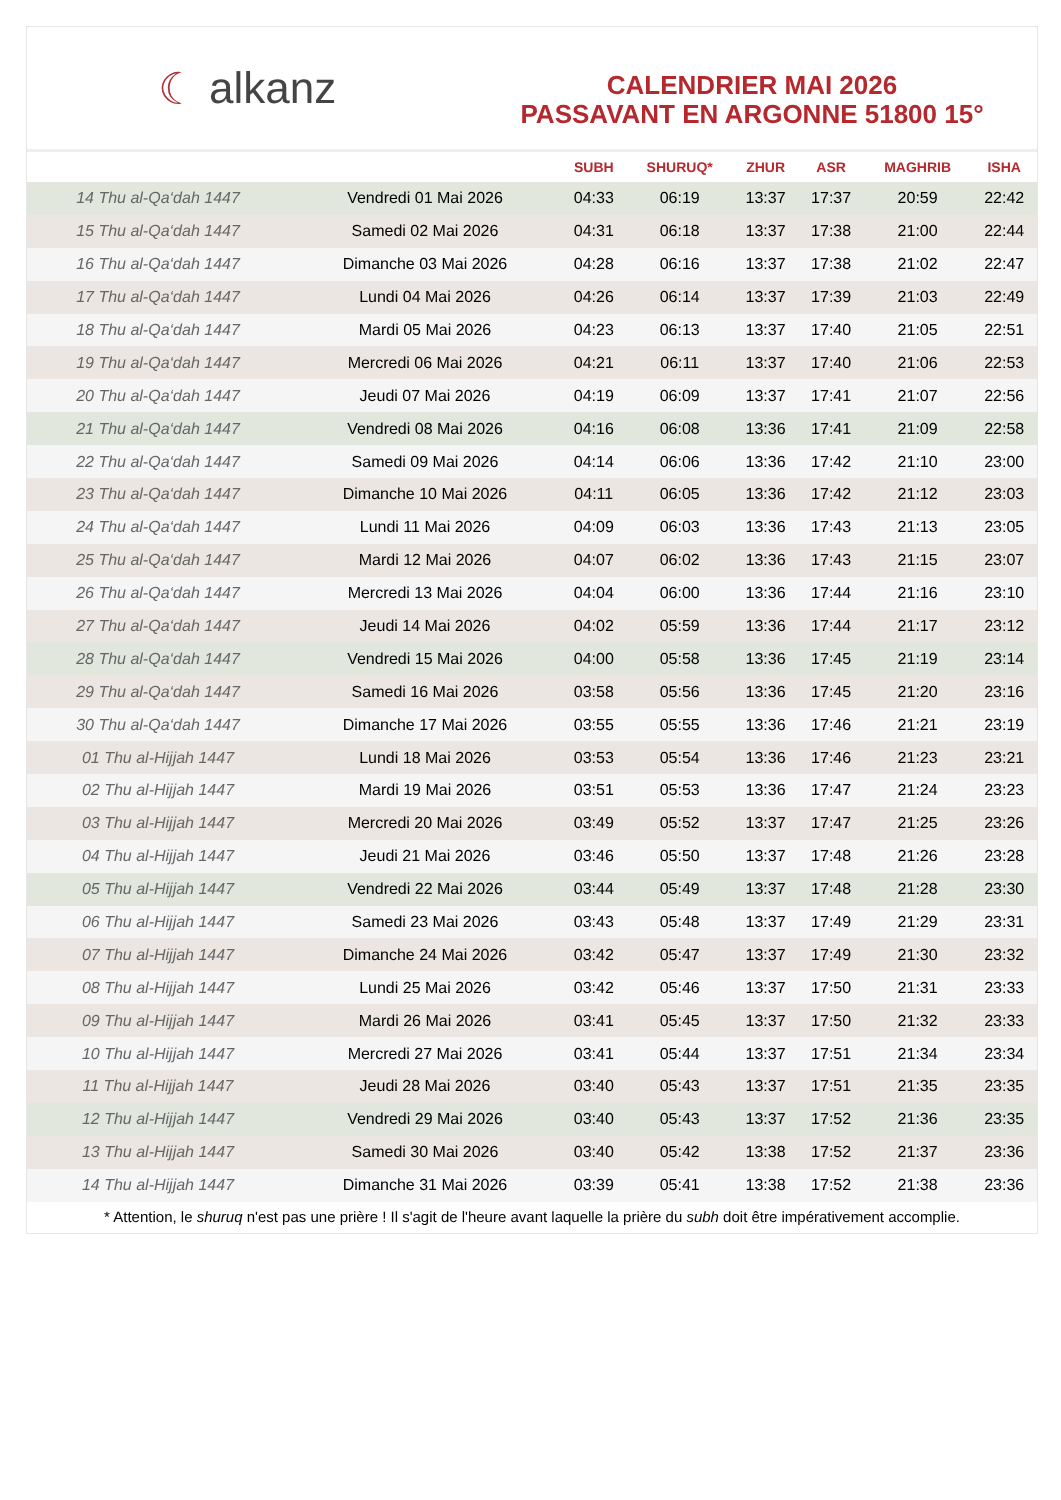☾ alkanz
CALENDRIER MAI 2026
PASSAVANT EN ARGONNE 51800 15°
| | | SUBH | SHURUQ* | ZHUR | ASR | MAGHRIB | ISHA |
| --- | --- | --- | --- | --- | --- | --- | --- |
| 14 Thu al-Qa‘dah 1447 | Vendredi 01 Mai 2026 | 04:33 | 06:19 | 13:37 | 17:37 | 20:59 | 22:42 |
| 15 Thu al-Qa‘dah 1447 | Samedi 02 Mai 2026 | 04:31 | 06:18 | 13:37 | 17:38 | 21:00 | 22:44 |
| 16 Thu al-Qa‘dah 1447 | Dimanche 03 Mai 2026 | 04:28 | 06:16 | 13:37 | 17:38 | 21:02 | 22:47 |
| 17 Thu al-Qa‘dah 1447 | Lundi 04 Mai 2026 | 04:26 | 06:14 | 13:37 | 17:39 | 21:03 | 22:49 |
| 18 Thu al-Qa‘dah 1447 | Mardi 05 Mai 2026 | 04:23 | 06:13 | 13:37 | 17:40 | 21:05 | 22:51 |
| 19 Thu al-Qa‘dah 1447 | Mercredi 06 Mai 2026 | 04:21 | 06:11 | 13:37 | 17:40 | 21:06 | 22:53 |
| 20 Thu al-Qa‘dah 1447 | Jeudi 07 Mai 2026 | 04:19 | 06:09 | 13:37 | 17:41 | 21:07 | 22:56 |
| 21 Thu al-Qa‘dah 1447 | Vendredi 08 Mai 2026 | 04:16 | 06:08 | 13:36 | 17:41 | 21:09 | 22:58 |
| 22 Thu al-Qa‘dah 1447 | Samedi 09 Mai 2026 | 04:14 | 06:06 | 13:36 | 17:42 | 21:10 | 23:00 |
| 23 Thu al-Qa‘dah 1447 | Dimanche 10 Mai 2026 | 04:11 | 06:05 | 13:36 | 17:42 | 21:12 | 23:03 |
| 24 Thu al-Qa‘dah 1447 | Lundi 11 Mai 2026 | 04:09 | 06:03 | 13:36 | 17:43 | 21:13 | 23:05 |
| 25 Thu al-Qa‘dah 1447 | Mardi 12 Mai 2026 | 04:07 | 06:02 | 13:36 | 17:43 | 21:15 | 23:07 |
| 26 Thu al-Qa‘dah 1447 | Mercredi 13 Mai 2026 | 04:04 | 06:00 | 13:36 | 17:44 | 21:16 | 23:10 |
| 27 Thu al-Qa‘dah 1447 | Jeudi 14 Mai 2026 | 04:02 | 05:59 | 13:36 | 17:44 | 21:17 | 23:12 |
| 28 Thu al-Qa‘dah 1447 | Vendredi 15 Mai 2026 | 04:00 | 05:58 | 13:36 | 17:45 | 21:19 | 23:14 |
| 29 Thu al-Qa‘dah 1447 | Samedi 16 Mai 2026 | 03:58 | 05:56 | 13:36 | 17:45 | 21:20 | 23:16 |
| 30 Thu al-Qa‘dah 1447 | Dimanche 17 Mai 2026 | 03:55 | 05:55 | 13:36 | 17:46 | 21:21 | 23:19 |
| 01 Thu al-Hijjah 1447 | Lundi 18 Mai 2026 | 03:53 | 05:54 | 13:36 | 17:46 | 21:23 | 23:21 |
| 02 Thu al-Hijjah 1447 | Mardi 19 Mai 2026 | 03:51 | 05:53 | 13:36 | 17:47 | 21:24 | 23:23 |
| 03 Thu al-Hijjah 1447 | Mercredi 20 Mai 2026 | 03:49 | 05:52 | 13:37 | 17:47 | 21:25 | 23:26 |
| 04 Thu al-Hijjah 1447 | Jeudi 21 Mai 2026 | 03:46 | 05:50 | 13:37 | 17:48 | 21:26 | 23:28 |
| 05 Thu al-Hijjah 1447 | Vendredi 22 Mai 2026 | 03:44 | 05:49 | 13:37 | 17:48 | 21:28 | 23:30 |
| 06 Thu al-Hijjah 1447 | Samedi 23 Mai 2026 | 03:43 | 05:48 | 13:37 | 17:49 | 21:29 | 23:31 |
| 07 Thu al-Hijjah 1447 | Dimanche 24 Mai 2026 | 03:42 | 05:47 | 13:37 | 17:49 | 21:30 | 23:32 |
| 08 Thu al-Hijjah 1447 | Lundi 25 Mai 2026 | 03:42 | 05:46 | 13:37 | 17:50 | 21:31 | 23:33 |
| 09 Thu al-Hijjah 1447 | Mardi 26 Mai 2026 | 03:41 | 05:45 | 13:37 | 17:50 | 21:32 | 23:33 |
| 10 Thu al-Hijjah 1447 | Mercredi 27 Mai 2026 | 03:41 | 05:44 | 13:37 | 17:51 | 21:34 | 23:34 |
| 11 Thu al-Hijjah 1447 | Jeudi 28 Mai 2026 | 03:40 | 05:43 | 13:37 | 17:51 | 21:35 | 23:35 |
| 12 Thu al-Hijjah 1447 | Vendredi 29 Mai 2026 | 03:40 | 05:43 | 13:37 | 17:52 | 21:36 | 23:35 |
| 13 Thu al-Hijjah 1447 | Samedi 30 Mai 2026 | 03:40 | 05:42 | 13:38 | 17:52 | 21:37 | 23:36 |
| 14 Thu al-Hijjah 1447 | Dimanche 31 Mai 2026 | 03:39 | 05:41 | 13:38 | 17:52 | 21:38 | 23:36 |
* Attention, le shuruq n'est pas une prière ! Il s'agit de l'heure avant laquelle la prière du subh doit être impérativement accomplie.